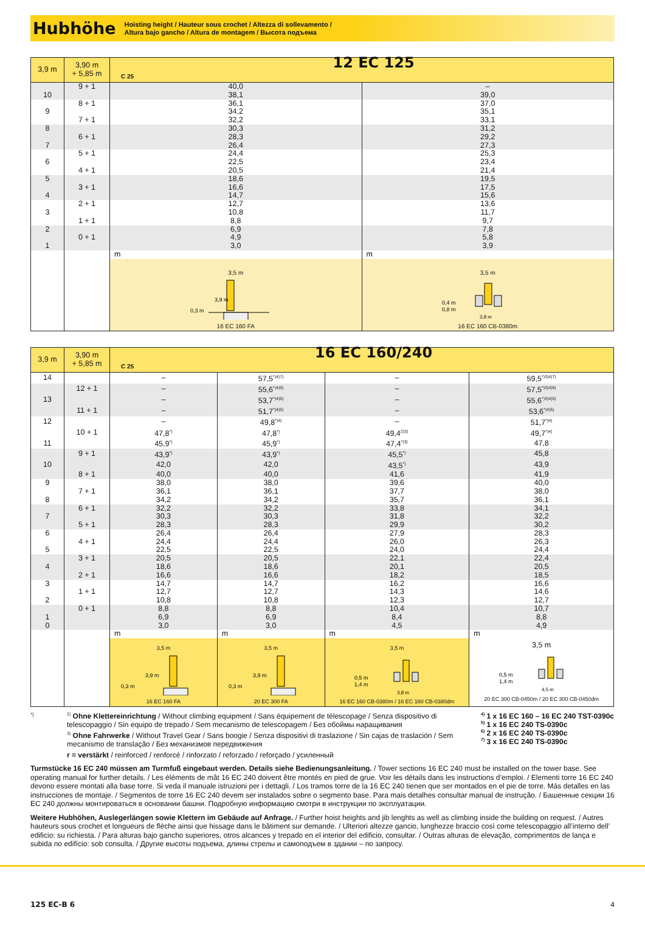Hubhöhe
Hoisting height / Hauteur sous crochet / Altezza di sollevamento /
Altura bajo gancho / Altura de montagem / Высота подъема
| 3,9 m | 3,90 m + 5,85 m | C 25 12 EC 125 | |
| --- | --- | --- | --- |
| | 9 + 1 | 40,0 | – |
| 10 | | 38,1 | 39,0 |
| | 8 + 1 | 36,1 | 37,0 |
| 9 | | 34,2 | 35,1 |
| | 7 + 1 | 32,2 | 33,1 |
| 8 | | 30,3 | 31,2 |
| | 6 + 1 | 28,3 | 29,2 |
| 7 | | 26,4 | 27,3 |
| | 5 + 1 | 24,4 | 25,3 |
| 6 | | 22,5 | 23,4 |
| | 4 + 1 | 20,5 | 21,4 |
| 5 | | 18,6 | 19,5 |
| | 3 + 1 | 16,6 | 17,5 |
| 4 | | 14,7 | 15,6 |
| | 2 + 1 | 12,7 | 13,6 |
| 3 | | 10,8 | 11,7 |
| | 1 + 1 | 8,8 | 9,7 |
| 2 | | 6,9 | 7,8 |
| | 0 + 1 | 4,9 | 5,8 |
| 1 | | 3,0 | 3,9 |
| | | m | m |
| | | 3,5 m 0,3 m 3,9 m 16 EC 160 FA | 3,5 m 0,4 m 0,8 m 3,8 m 16 EC 160 CB-0380m |
| 3,9 m | 3,90 m + 5,85 m | C 25 16 EC 160/240 | | | |
| --- | --- | --- | --- | --- | --- |
| 14 | | – | 57,5<sup>*)4)7)</sup> | – | 59,5<sup>*)3)4)7)</sup> |
| | 12 + 1 | – | 55,6<sup>*)4)6)</sup> | – | 57,5<sup>*)3)4)6)</sup> |
| 13 | | – | 53,7<sup>*)4)5)</sup> | – | 55,6<sup>*)3)4)5)</sup> |
| | 11 + 1 | – | 51,7<sup>*)4)5)</sup> | – | 53,6<sup>*)4)5)</sup> |
| 12 | | – | 49,8<sup>*)4)</sup> | – | 51,7<sup>*)4)</sup> |
| | 10 + 1 | 47,8<sup>*)</sup> | 47,8<sup>*)</sup> | 49,4<sup>2)3)</sup> | 49,7<sup>*)4)</sup> |
| 11 | | 45,9<sup>*)</sup> | 45,9<sup>*)</sup> | 47,4<sup>*)3)</sup> | 47,8 |
| | 9 + 1 | 43,9<sup>*)</sup> | 43,9<sup>*)</sup> | 45,5<sup>*)</sup> | 45,8 |
| 10 | | 42,0 | 42,0 | 43,5<sup>*)</sup> | 43,9 |
| | 8 + 1 | 40,0 | 40,0 | 41,6 | 41,9 |
| 9 | | 38,0 | 38,0 | 39,6 | 40,0 |
| | 7 + 1 | 36,1 | 36,1 | 37,7 | 38,0 |
| 8 | | 34,2 | 34,2 | 35,7 | 36,1 |
| | 6 + 1 | 32,2 | 32,2 | 33,8 | 34,1 |
| 7 | | 30,3 | 30,3 | 31,8 | 32,2 |
| | 5 + 1 | 28,3 | 28,3 | 29,9 | 30,2 |
| 6 | | 26,4 | 26,4 | 27,9 | 28,3 |
| | 4 + 1 | 24,4 | 24,4 | 26,0 | 26,3 |
| 5 | | 22,5 | 22,5 | 24,0 | 24,4 |
| | 3 + 1 | 20,5 | 20,5 | 22,1 | 22,4 |
| 4 | | 18,6 | 18,6 | 20,1 | 20,5 |
| | 2 + 1 | 16,6 | 16,6 | 18,2 | 18,5 |
| 3 | | 14,7 | 14,7 | 16,2 | 16,6 |
| | 1 + 1 | 12,7 | 12,7 | 14,3 | 14,6 |
| 2 | | 10,8 | 10,8 | 12,3 | 12,7 |
| | 0 + 1 | 8,8 | 8,8 | 10,4 | 10,7 |
| 1 | | 6,9 | 6,9 | 8,4 | 8,8 |
| 0 | | 3,0 | 3,0 | 4,5 | 4,9 |
| | | m | m | m | m |
| | | 3,5 m 0,3 m 3,9 m 16 EC 160 FA | 3,5 m 0,3 m 3,9 m 20 EC 300 FA | 3,5 m 0,5 m 1,4 m 3,8 m 16 EC 160 CB-0380m / 16 EC 160 CB-0380dm | 3,5 m 0,5 m 1,4 m 4,5 m 20 EC 300 CB-0450m / 20 EC 300 CB-0450dm |
*)
<sup>2)</sup> Ohne Klettereinrichtung / Without climbing equipment / Sans équipement de télescopage / Senza dispositivo di telescopaggio / Sin equipo de trepado / Sem mecanismo de telescopagem / Без обоймы наращивания
<sup>3)</sup> Ohne Fahrwerke / Without Travel Gear / Sans boogie / Senza dispositivi di traslazione / Sin cajas de traslación / Sem mecanismo de translação / Без механизмов передвижения
r = verstärkt / reinforced / renforcé / rinforzato / reforzado / reforçado / усиленный
<sup>4)</sup> 1 x 16 EC 160 – 16 EC 240 TST-0390c
<sup>5)</sup> 1 x 16 EC 240 TS-0390c
<sup>6)</sup> 2 x 16 EC 240 TS-0390c
<sup>7)</sup> 3 x 16 EC 240 TS-0390c
Turmstücke 16 EC 240 müssen am Turmfuß eingebaut werden. Details siehe Bedienungsanleitung. / Tower sections 16 EC 240 must be installed on the tower base. See operating manual for further details. / Les éléments de mât 16 EC 240 doivent être montés en pied de grue. Voir les détails dans les instructions d’emploi. / Elementi torre 16 EC 240 devono essere montati alla base torre. Si veda il manuale istruzioni per i dettagli. / Los tramos torre de la 16 EC 240 tienen que ser montados en el pie de torre. Más detalles en las instrucciones de montaje. / Segmentos de torre 16 EC 240 devem ser instalados sobre o segmento base. Para mais detalhes consultar manual de instrução. / Башенные секции 16 EC 240 должны монтироваться в основании башни. Подробную информацию смотри в инструкции по эксплуатации.
Weitere Hubhöhen, Auslegerlängen sowie Klettern im Gebäude auf Anfrage. / Further hoist heights and jib lenghts as well as climbing inside the building on request. / Autres hauteurs sous crochet et longueurs de flèche ainsi que hissage dans le bâtiment sur demande. / Ulteriori altezze gancio, lunghezze braccio così come telescopaggio all’interno dell’ edificio: su richiesta. / Para alturas bajo gancho superiores, otros alcances y trepado en el interior del edificio, consultar. / Outras alturas de elevação, comprimentos de lança e subida no edifício: sob consulta. / Другие высоты подъема, длины стрелы и самоподъем в здании – по запросу.
125 EC-B 6 4